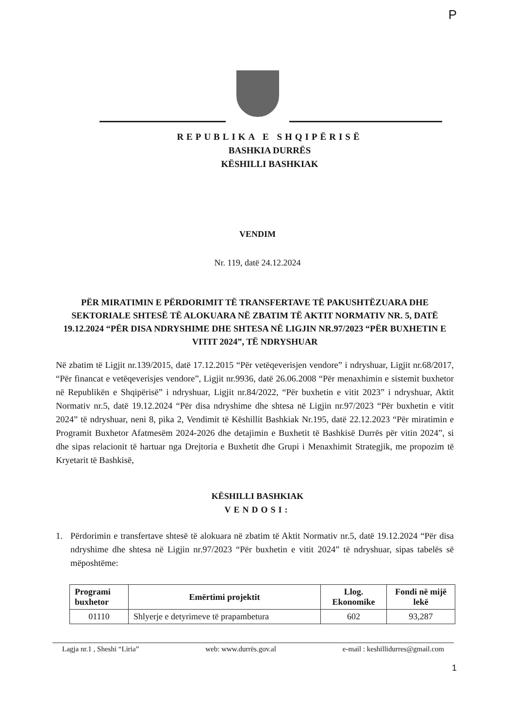P
REPUBLIKA E SHQIPËRISË
BASHKIA DURRËS
KËSHILLI BASHKIAK
VENDIM
Nr. 119, datë 24.12.2024
PËR MIRATIMIN E PËRDORIMIT TË TRANSFERTAVE TË PAKUSHTËZUARA DHE SEKTORIALE SHTESË TË ALOKUARA NË ZBATIM TË AKTIT NORMATIV NR. 5, DATË 19.12.2024 “PËR DISA NDRYSHIME DHE SHTESA NË LIGJIN NR.97/2023 “PËR BUXHETIN E VITIT 2024”, TË NDRYSHUAR
Në zbatim të Ligjit nr.139/2015, datë 17.12.2015 “Për vetëqeverisjen vendore” i ndryshuar, Ligjit nr.68/2017, “Për financat e vetëqeverisjes vendore”, Ligjit nr.9936, datë 26.06.2008 “Për menaxhimin e sistemit buxhetor në Republikën e Shqipërisë” i ndryshuar, Ligjit nr.84/2022, “Për buxhetin e vitit 2023” i ndryshuar, Aktit Normativ nr.5, datë 19.12.2024 “Për disa ndryshime dhe shtesa në Ligjin nr.97/2023 “Për buxhetin e vitit 2024” të ndryshuar, neni 8, pika 2, Vendimit të Këshillit Bashkiak Nr.195, datë 22.12.2023 “Për miratimin e Programit Buxhetor Afatmesëm 2024-2026 dhe detajimin e Buxhetit të Bashkisë Durrës për vitin 2024”, si dhe sipas relacionit të hartuar nga Drejtoria e Buxhetit dhe Grupi i Menaxhimit Strategjik, me propozim të Kryetarit të Bashkisë,
KËSHILLI BASHKIAK
VENDOSI:
1. Përdorimin e transfertave shtesë të alokuara në zbatim të Aktit Normativ nr.5, datë 19.12.2024 “Për disa ndryshime dhe shtesa në Ligjin nr.97/2023 “Për buxhetin e vitit 2024” të ndryshuar, sipas tabelës së mëposhtëme:
| Programi buxhetor | Emërtimi projektit | Llog. Ekonomike | Fondi në mijë lekë |
| --- | --- | --- | --- |
| 01110 | Shlyerje e detyrimeve të prapambetura | 602 | 93,287 |
Lagja nr.1 , Sheshi “Liria” web: www.durrës.gov.al e-mail : keshillidurres@gmail.com
1